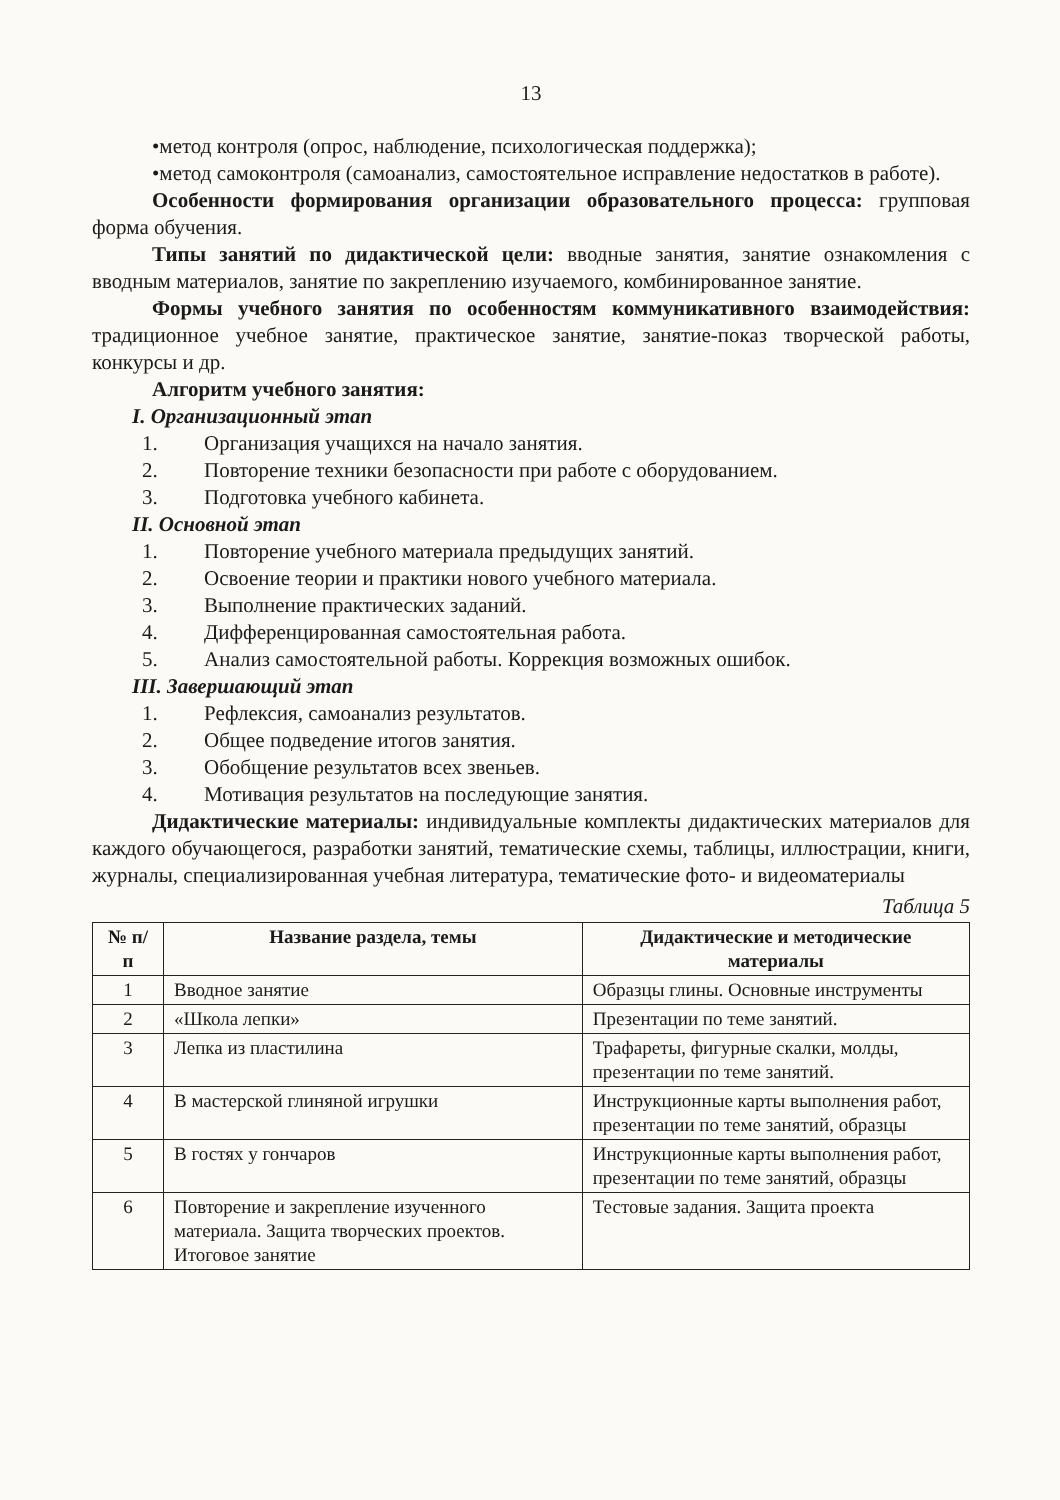13
•метод контроля (опрос, наблюдение, психологическая поддержка);
•метод самоконтроля (самоанализ, самостоятельное исправление недостатков в работе).
Особенности формирования организации образовательного процесса: групповая форма обучения.
Типы занятий по дидактической цели: вводные занятия, занятие ознакомления с вводным материалов, занятие по закреплению изучаемого, комбинированное занятие.
Формы учебного занятия по особенностям коммуникативного взаимодействия: традиционное учебное занятие, практическое занятие, занятие-показ творческой работы, конкурсы и др.
Алгоритм учебного занятия:
I. Организационный этап
1. Организация учащихся на начало занятия.
2. Повторение техники безопасности при работе с оборудованием.
3. Подготовка учебного кабинета.
II. Основной этап
1. Повторение учебного материала предыдущих занятий.
2. Освоение теории и практики нового учебного материала.
3. Выполнение практических заданий.
4. Дифференцированная самостоятельная работа.
5. Анализ самостоятельной работы. Коррекция возможных ошибок.
III. Завершающий этап
1. Рефлексия, самоанализ результатов.
2. Общее подведение итогов занятия.
3. Обобщение результатов всех звеньев.
4. Мотивация результатов на последующие занятия.
Дидактические материалы: индивидуальные комплекты дидактических материалов для каждого обучающегося, разработки занятий, тематические схемы, таблицы, иллюстрации, книги, журналы, специализированная учебная литература, тематические фото- и видеоматериалы
Таблица 5
| № п/п | Название раздела, темы | Дидактические и методические материалы |
| --- | --- | --- |
| 1 | Вводное занятие | Образцы глины. Основные инструменты |
| 2 | «Школа лепки» | Презентации по теме занятий. |
| 3 | Лепка из пластилина | Трафареты, фигурные скалки, молды, презентации по теме занятий. |
| 4 | В мастерской глиняной игрушки | Инструкционные карты выполнения работ, презентации по теме занятий, образцы |
| 5 | В гостях у гончаров | Инструкционные карты выполнения работ, презентации по теме занятий, образцы |
| 6 | Повторение и закрепление изученного материала. Защита творческих проектов. Итоговое занятие | Тестовые задания. Защита проекта |